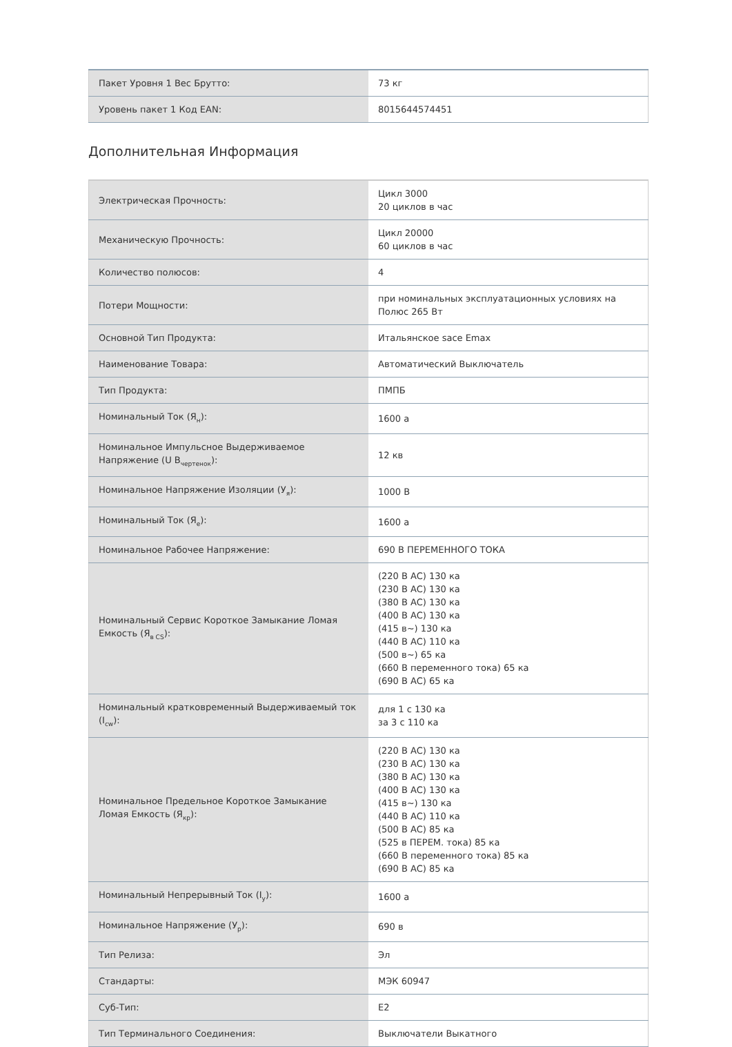| Пакет Уровня 1 Вес Брутто: | 73 кг |
| Уровень пакет 1 Код EAN: | 8015644574451 |
Дополнительная Информация
| Электрическая Прочность: | Цикл 3000 20 циклов в час |
| Механическую Прочность: | Цикл 20000 60 циклов в час |
| Количество полюсов: | 4 |
| Потери Мощности: | при номинальных эксплуатационных условиях на Полюс 265 Вт |
| Основной Тип Продукта: | Итальянское sace Emax |
| Наименование Товара: | Автоматический Выключатель |
| Тип Продукта: | ПМПБ |
| Номинальный Ток (Я<sub>н</sub>): | 1600 а |
| Номинальное Импульсное Выдерживаемое Напряжение (U В<sub>чертенок</sub>): | 12 кв |
| Номинальное Напряжение Изоляции (У<sub>я</sub>): | 1000 В |
| Номинальный Ток (Я<sub>е</sub>): | 1600 а |
| Номинальное Рабочее Напряжение: | 690 В ПЕРЕМЕННОГО ТОКА |
| Номинальный Сервис Короткое Замыкание Ломая Емкость (Я<sub>в CS</sub>): | (220 В AC) 130 ка (230 В AC) 130 ка (380 В AC) 130 ка (400 В AC) 130 ка (415 в~) 130 ка (440 В AC) 110 ка (500 в~) 65 ка (660 В переменного тока) 65 ка (690 В AC) 65 ка |
| Номинальный кратковременный Выдерживаемый ток (I<sub>cw</sub>): | для 1 с 130 ка за 3 с 110 ка |
| Номинальное Предельное Короткое Замыкание Ломая Емкость (Я<sub>кр</sub>): | (220 В AC) 130 ка (230 В AC) 130 ка (380 В AC) 130 ка (400 В AC) 130 ка (415 в~) 130 ка (440 В AC) 110 ка (500 В AC) 85 ка (525 в ПЕРЕМ. тока) 85 ка (660 В переменного тока) 85 ка (690 В AC) 85 ка |
| Номинальный Непрерывный Ток (I<sub>у</sub>): | 1600 а |
| Номинальное Напряжение (У<sub>р</sub>): | 690 в |
| Тип Релиза: | Эл |
| Стандарты: | МЭК 60947 |
| Суб-Тип: | E2 |
| Тип Терминального Соединения: | Выключатели Выкатного |